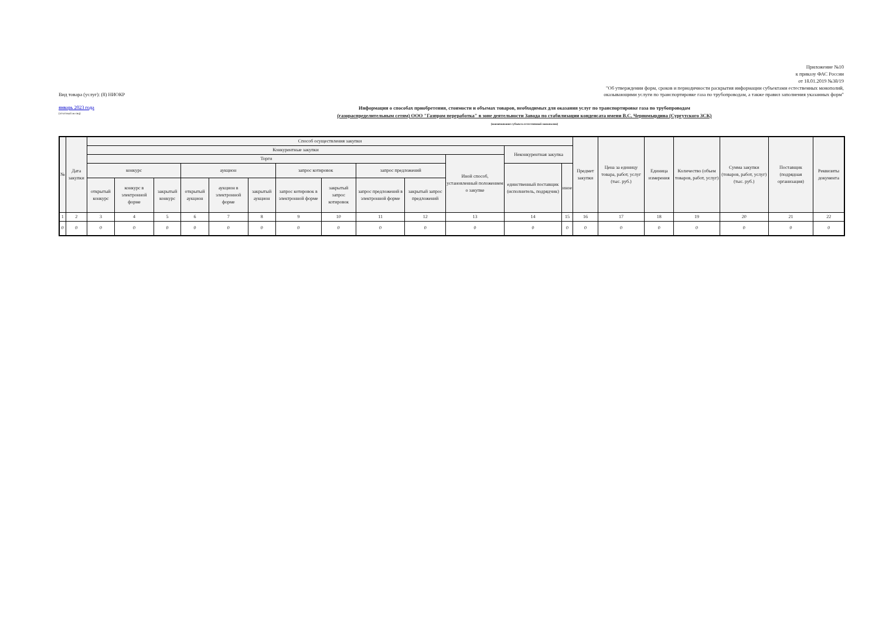Приложение №10
к приказу ФАС России
от 18.01.2019 №38/19
"Об утверждении форм, сроков и периодичности раскрытия информации субъектами естественных монополий,
Вид товара (услуг): (8) НИОКР оказывающими услуги по транспортировке газа по трубопроводам, а также правил заполнения указанных форм"
январь 2023 года
(отчётный месяц)
Информация о способах приобретения, стоимости и объемах товаров, необходимых для оказания услуг по транспортировке газа по трубопроводам
(газораспределительным сетям) ООО "Газпром переработка" в зоне деятельности Завода по стабилизации конденсата имени В.С. Черномырдина (Сургутского ЗСК)
(наименование субъекта естественной монополии)
| № | Дата закупки | Способ осуществления закупки | | | | | | | | | | | | | Предмет закупки | Цена за единицу товара, работ, услуг (тыс. руб.) | Единица измерения | Количество (объем товаров, работ, услуг) | Сумма закупки (товаров, работ, услуг) (тыс. руб.) | Поставщик (подрядная организация) | Реквизиты документа |
| --- | --- | --- | --- | --- | --- | --- | --- | --- | --- | --- | --- | --- | --- | --- | --- | --- | --- | --- | --- | --- | --- |
| | | Конкурентные закупки | | | | | | | | | | | Неконкурентная закупка | | | | | | | | |
| | | Торги | | | | | | | | | | Иной способ, установленный положением о закупке | | | | | | | | | |
| | | конкурс | | | аукцион | | | запрос котировок | | запрос предложений | | | единственный поставщик (исполнитель, подрядчик) | иное | | | | | | | |
| | | открытый конкурс | конкурс в электронной форме | закрытый конкурс | открытый аукцион | аукцион в электронной форме | закрытый аукцион | запрос котировок в электронной форме | закрытый запрос котировок | запрос предложений в электронной форме | закрытый запрос предложений | | | | | | | | | | |
| 1 | 2 | 3 | 4 | 5 | 6 | 7 | 8 | 9 | 10 | 11 | 12 | 13 | 14 | 15 | 16 | 17 | 18 | 19 | 20 | 21 | 22 |
| 0 | 0 | 0 | 0 | 0 | 0 | 0 | 0 | 0 | 0 | 0 | 0 | 0 | 0 | 0 | 0 | 0 | 0 | 0 | 0 | 0 | 0 |